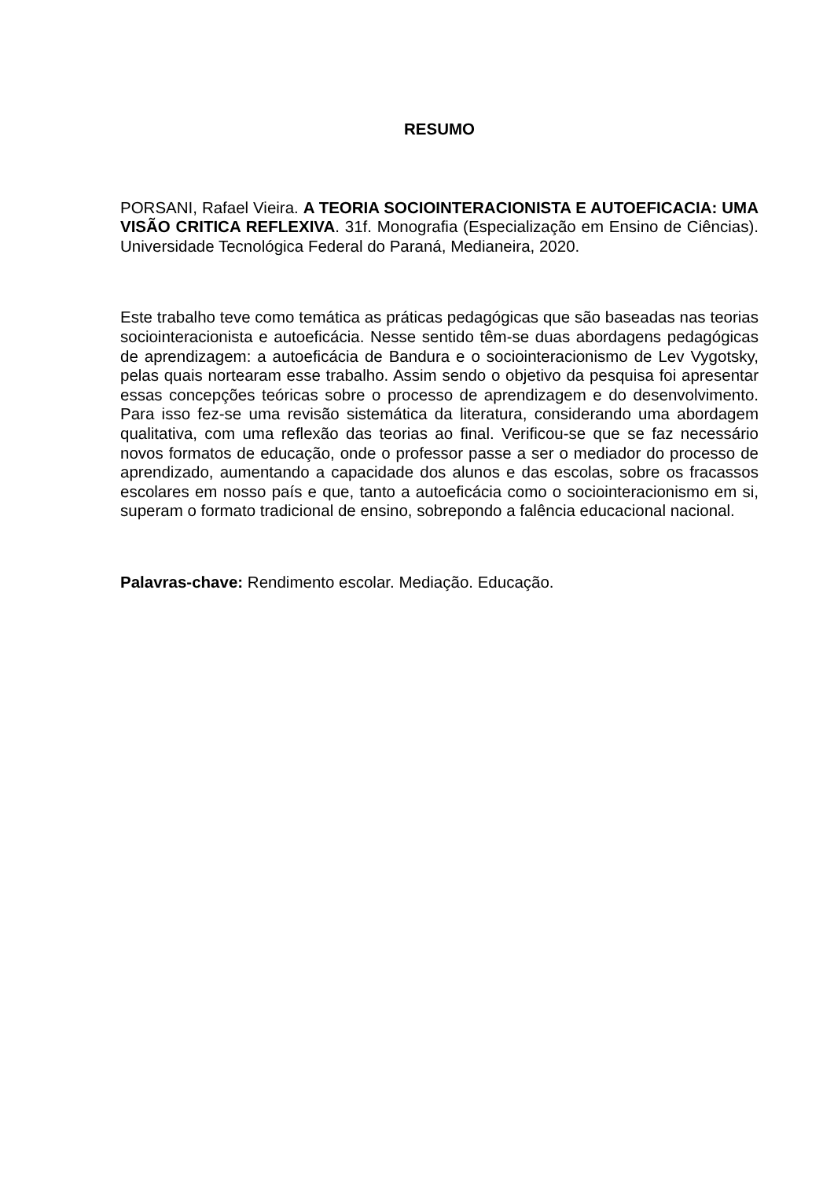RESUMO
PORSANI, Rafael Vieira. A TEORIA SOCIOINTERACIONISTA E AUTOEFICACIA: UMA VISÃO CRITICA REFLEXIVA. 31f. Monografia (Especialização em Ensino de Ciências). Universidade Tecnológica Federal do Paraná, Medianeira, 2020.
Este trabalho teve como temática as práticas pedagógicas que são baseadas nas teorias sociointeracionista e autoeficácia. Nesse sentido têm-se duas abordagens pedagógicas de aprendizagem: a autoeficácia de Bandura e o sociointeracionismo de Lev Vygotsky, pelas quais nortearam esse trabalho. Assim sendo o objetivo da pesquisa foi apresentar essas concepções teóricas sobre o processo de aprendizagem e do desenvolvimento. Para isso fez-se uma revisão sistemática da literatura, considerando uma abordagem qualitativa, com uma reflexão das teorias ao final. Verificou-se que se faz necessário novos formatos de educação, onde o professor passe a ser o mediador do processo de aprendizado, aumentando a capacidade dos alunos e das escolas, sobre os fracassos escolares em nosso país e que, tanto a autoeficácia como o sociointeracionismo em si, superam o formato tradicional de ensino, sobrepondo a falência educacional nacional.
Palavras-chave: Rendimento escolar. Mediação. Educação.